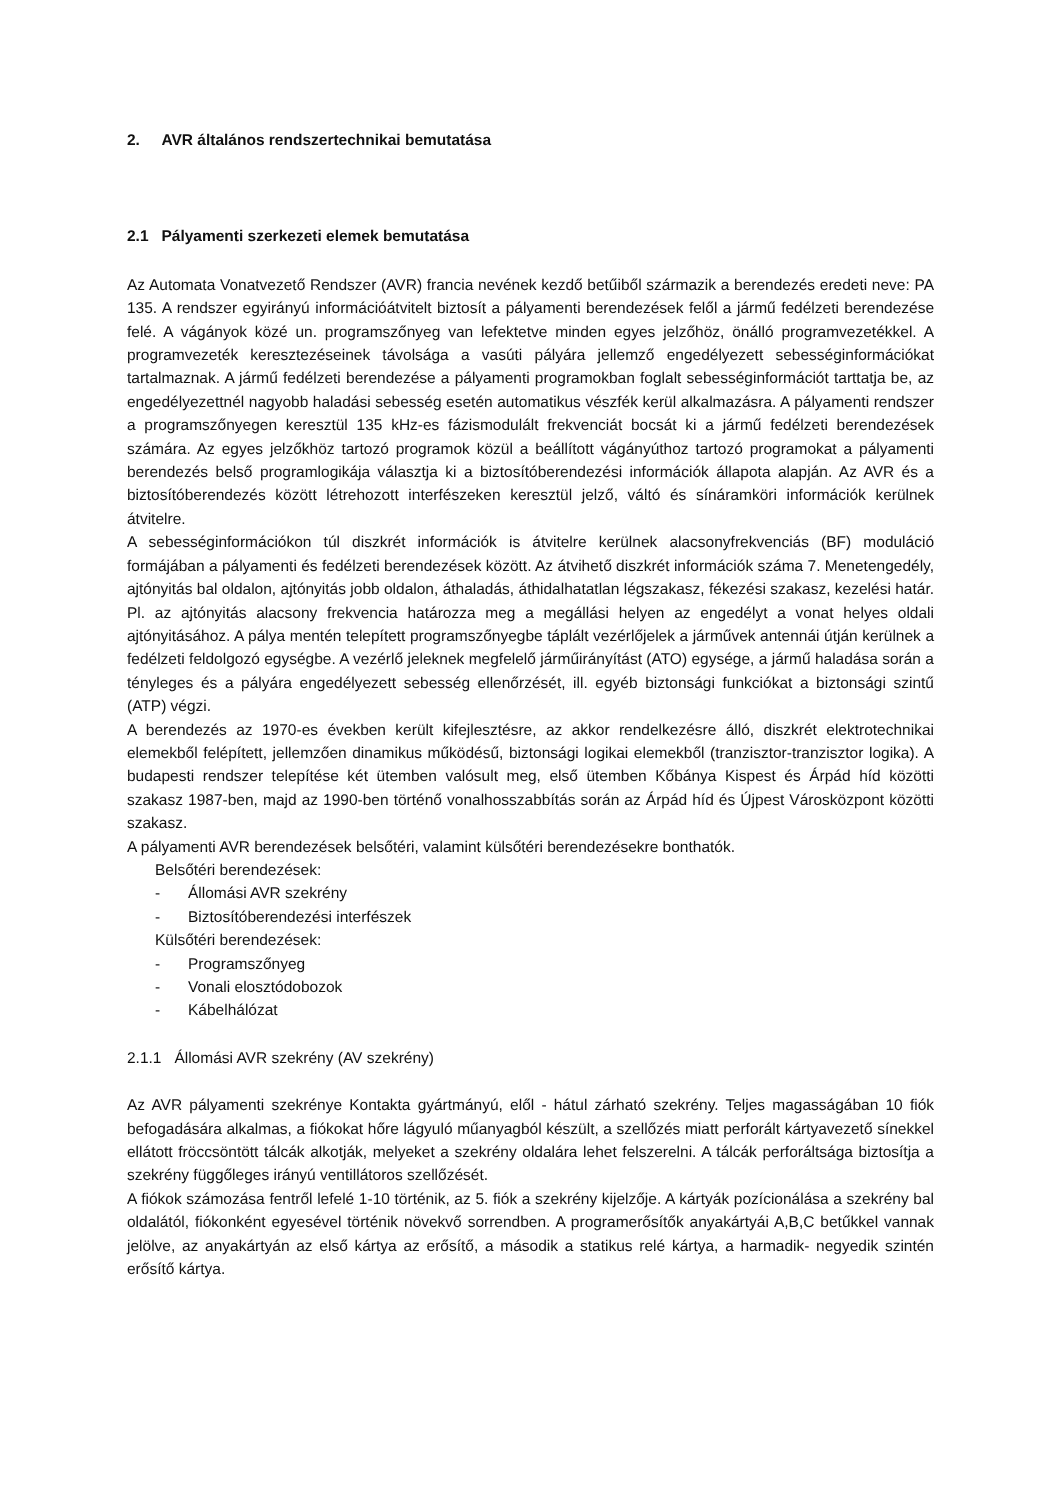2. AVR általános rendszertechnikai bemutatása
2.1 Pályamenti szerkezeti elemek bemutatása
Az Automata Vonatvezető Rendszer (AVR) francia nevének kezdő betűiből származik a berendezés eredeti neve: PA 135. A rendszer egyirányú információátvitelt biztosít a pályamenti berendezések felől a jármű fedélzeti berendezése felé. A vágányok közé un. programszőnyeg van lefektetve minden egyes jelzőhöz, önálló programvezetékkel. A programvezeték keresztezéseinek távolsága a vasúti pályára jellemző engedélyezett sebességinformációkat tartalmaznak. A jármű fedélzeti berendezése a pályamenti programokban foglalt sebességinformációt tarttatja be, az engedélyezettnél nagyobb haladási sebesség esetén automatikus vészfék kerül alkalmazásra. A pályamenti rendszer a programszőnyegen keresztül 135 kHz-es fázismodulált frekvenciát bocsát ki a jármű fedélzeti berendezések számára. Az egyes jelzőkhöz tartozó programok közül a beállított vágányúthoz tartozó programokat a pályamenti berendezés belső programlogikája választja ki a biztosítóberendezési információk állapota alapján. Az AVR és a biztosítóberendezés között létrehozott interfészeken keresztül jelző, váltó és sínáramköri információk kerülnek átvitelre.
A sebességinformációkon túl diszkrét információk is átvitelre kerülnek alacsonyfrekvenciás (BF) moduláció formájában a pályamenti és fedélzeti berendezések között. Az átvihető diszkrét információk száma 7. Menetengedély, ajtónyitás bal oldalon, ajtónyitás jobb oldalon, áthaladás, áthidalhatatlan légszakasz, fékezési szakasz, kezelési határ. Pl. az ajtónyitás alacsony frekvencia határozza meg a megállási helyen az engedélyt a vonat helyes oldali ajtónyitásához. A pálya mentén telepített programszőnyegbe táplált vezérlőjelek a járművek antennái útján kerülnek a fedélzeti feldolgozó egységbe. A vezérlő jeleknek megfelelő járműirányítást (ATO) egysége, a jármű haladása során a tényleges és a pályára engedélyezett sebesség ellenőrzését, ill. egyéb biztonsági funkciókat a biztonsági szintű (ATP) végzi.
A berendezés az 1970-es években került kifejlesztésre, az akkor rendelkezésre álló, diszkrét elektrotechnikai elemekből felépített, jellemzően dinamikus működésű, biztonsági logikai elemekből (tranzisztor-tranzisztor logika). A budapesti rendszer telepítése két ütemben valósult meg, első ütemben Kőbánya Kispest és Árpád híd közötti szakasz 1987-ben, majd az 1990-ben történő vonalhosszabbítás során az Árpád híd és Újpest Városközpont közötti szakasz.
A pályamenti AVR berendezések belsőtéri, valamint külsőtéri berendezésekre bonthatók.
Belsőtéri berendezések:
- Állomási AVR szekrény
- Biztosítóberendezési interfészek
Külsőtéri berendezések:
- Programszőnyeg
- Vonali elosztódobozok
- Kábelhálózat
2.1.1 Állomási AVR szekrény (AV szekrény)
Az AVR pályamenti szekrénye Kontakta gyártmányú, elől - hátul zárható szekrény. Teljes magasságában 10 fiók befogadására alkalmas, a fiókokat hőre lágyuló műanyagból készült, a szellőzés miatt perforált kártyavezető sínekkel ellátott fröccsöntött tálcák alkotják, melyeket a szekrény oldalára lehet felszerelni. A tálcák perforáltsága biztosítja a szekrény függőleges irányú ventillátoros szellőzését.
A fiókok számozása fentről lefelé 1-10 történik, az 5. fiók a szekrény kijelzője. A kártyák pozícionálása a szekrény bal oldalától, fiókonként egyesével történik növekvő sorrendben. A programerősítők anyakártyái A,B,C betűkkel vannak jelölve, az anyakártyán az első kártya az erősítő, a második a statikus relé kártya, a harmadik- negyedik szintén erősítő kártya.